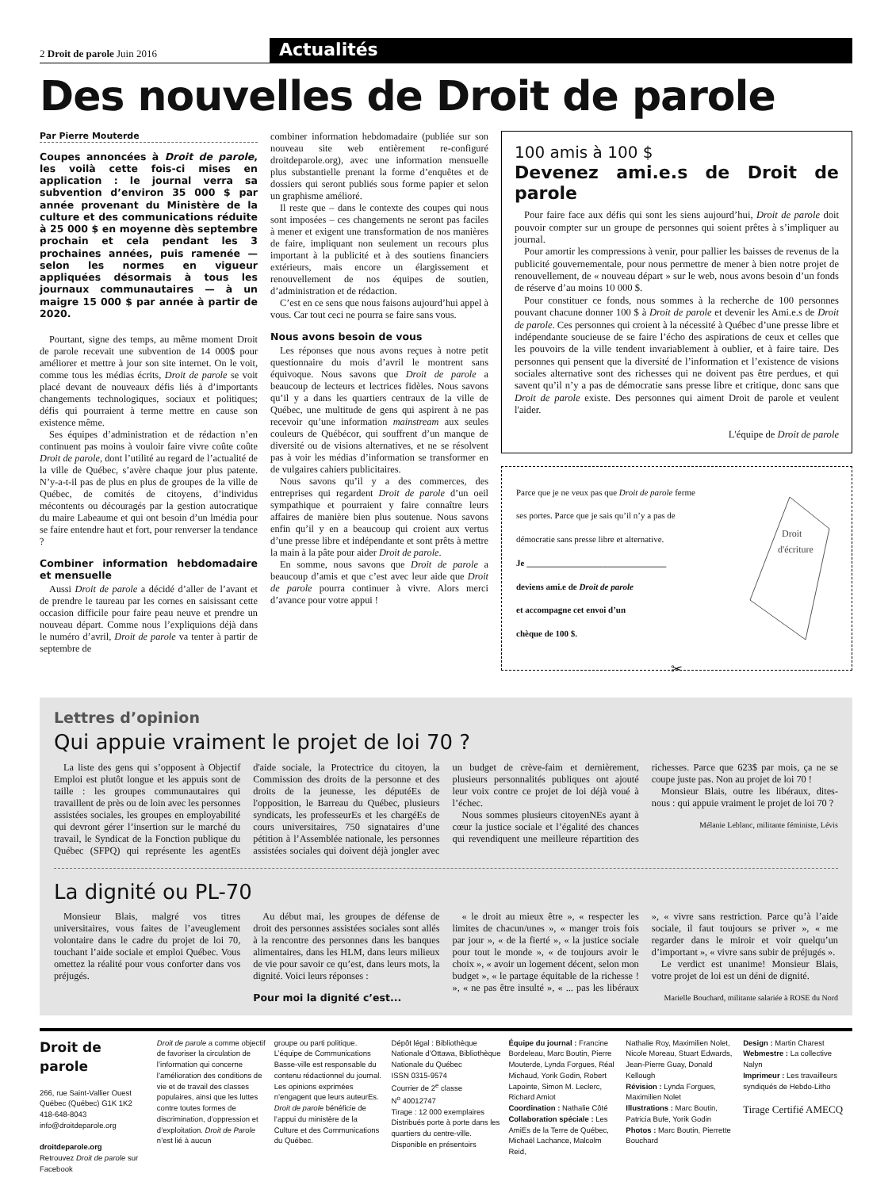2 Droit de parole Juin 2016
Actualités
Des nouvelles de Droit de parole
Par Pierre Mouterde
Coupes annoncées à Droit de parole, les voilà cette fois-ci mises en application : le journal verra sa subvention d’environ 35 000 $ par année provenant du Ministère de la culture et des communications réduite à 25 000 $ en moyenne dès septembre prochain et cela pendant les 3 prochaines années, puis ramenée — selon les normes en vigueur appliquées désormais à tous les journaux communautaires — à un maigre 15 000 $ par année à partir de 2020.
Pourtant, signe des temps, au même moment Droit de parole recevait une subvention de 14 000$ pour améliorer et mettre à jour son site internet. On le voit, comme tous les médias écrits, Droit de parole se voit placé devant de nouveaux défis liés à d’importants changements technologiques, sociaux et politiques; défis qui pourraient à terme mettre en cause son existence même.
Ses équipes d’administration et de rédaction n’en continuent pas moins à vouloir faire vivre coûte coûte Droit de parole, dont l’utilité au regard de l’actualité de la ville de Québec, s’avère chaque jour plus patente. N’y-a-t-il pas de plus en plus de groupes de la ville de Québec, de comités de citoyens, d’individus mécontents ou découragés par la gestion autocratique du maire Labeaume et qui ont besoin d’un lmédia pour se faire entendre haut et fort, pour renverser la tendance ?
Combiner information hebdomadaire et mensuelle
Aussi Droit de parole a décidé d’aller de l’avant et de prendre le taureau par les cornes en saisissant cette occasion difficile pour faire peau neuve et prendre un nouveau départ. Comme nous l’expliquions déjà dans le numéro d’avril, Droit de parole va tenter à partir de septembre de
combiner information hebdomadaire (publiée sur son nouveau site web entièrement re-configuré droitdeparole.org), avec une information mensuelle plus substantielle prenant la forme d’enquêtes et de dossiers qui seront publiés sous forme papier et selon un graphisme amélioré.
Il reste que – dans le contexte des coupes qui nous sont imposées – ces changements ne seront pas faciles à mener et exigent une transformation de nos manières de faire, impliquant non seulement un recours plus important à la publicité et à des soutiens financiers extérieurs, mais encore un élargissement et renouvellement de nos équipes de soutien, d’administration et de rédaction.
C’est en ce sens que nous faisons aujourd’hui appel à vous. Car tout ceci ne pourra se faire sans vous.
Nous avons besoin de vous
Les réponses que nous avons reçues à notre petit questionnaire du mois d’avril le montrent sans équivoque. Nous savons que Droit de parole a beaucoup de lecteurs et lectrices fidèles. Nous savons qu’il y a dans les quartiers centraux de la ville de Québec, une multitude de gens qui aspirent à ne pas recevoir qu’une information mainstream aux seules couleurs de Québécor, qui souffrent d’un manque de diversité ou de visions alternatives, et ne se résolvent pas à voir les médias d’information se transformer en de vulgaires cahiers publicitaires.
Nous savons qu’il y a des commerces, des entreprises qui regardent Droit de parole d’un oeil sympathique et pourraient y faire connaître leurs affaires de manière bien plus soutenue. Nous savons enfin qu’il y en a beaucoup qui croient aux vertus d’une presse libre et indépendante et sont prêts à mettre la main à la pâte pour aider Droit de parole.
En somme, nous savons que Droit de parole a beaucoup d’amis et que c’est avec leur aide que Droit de parole pourra continuer à vivre. Alors merci d’avance pour votre appui !
100 amis à 100 $
Devenez ami.e.s de Droit de parole
Pour faire face aux défis qui sont les siens aujourd’hui, Droit de parole doit pouvoir compter sur un groupe de personnes qui soient prêtes à s’impliquer au journal.
Pour amortir les compressions à venir, pour pallier les baisses de revenus de la publicité gouvernementale, pour nous permettre de mener à bien notre projet de renouvellement, de « nouveau départ » sur le web, nous avons besoin d’un fonds de réserve d’au moins 10 000 $.
Pour constituer ce fonds, nous sommes à la recherche de 100 personnes pouvant chacune donner 100 $ à Droit de parole et devenir les Ami.e.s de Droit de parole. Ces personnes qui croient à la nécessité à Québec d’une presse libre et indépendante soucieuse de se faire l’écho des aspirations de ceux et celles que les pouvoirs de la ville tendent invariablement à oublier, et à faire taire. Des personnes qui pensent que la diversité de l’information et l’existence de visions sociales alternative sont des richesses qui ne doivent pas être perdues, et qui savent qu’il n’y a pas de démocratie sans presse libre et critique, donc sans que Droit de parole existe. Des personnes qui aiment Droit de parole et veulent l'aider.
L'équipe de Droit de parole
Parce que je ne veux pas que Droit de parole ferme
ses portes. Parce que je sais qu’il n’y a pas de
démocratie sans presse libre et alternative.
Je ________________________________
deviens ami.e de Droit de parole
et accompagne cet envoi d’un
chèque de 100 $.
Droit
d'écriture
✂
Lettres d’opinion
Qui appuie vraiment le projet de loi 70 ?
La liste des gens qui s’opposent à Objectif Emploi est plutôt longue et les appuis sont de taille : les groupes communautaires qui travaillent de près ou de loin avec les personnes assistées sociales, les groupes en employabilité qui devront gérer l’insertion sur le marché du travail, le Syndicat de la Fonction publique du Québec (SFPQ) qui représente les agentEs d'aide sociale, la Protectrice du citoyen, la Commission des droits de la personne et des droits de la jeunesse, les députéEs de l'opposition, le Barreau du Québec, plusieurs syndicats, les professeurEs et les chargéEs de cours universitaires, 750 signataires d’une pétition à l’Assemblée nationale, les personnes assistées sociales qui doivent déjà jongler avec un budget de crève-faim et dernièrement, plusieurs personnalités publiques ont ajouté leur voix contre ce projet de loi déjà voué à l’échec.
Nous sommes plusieurs citoyenNEs ayant à cœur la justice sociale et l’égalité des chances qui revendiquent une meilleure répartition des richesses. Parce que 623$ par mois, ça ne se coupe juste pas. Non au projet de loi 70 !
Monsieur Blais, outre les libéraux, dites-nous : qui appuie vraiment le projet de loi 70 ?
Mélanie Leblanc, militante féministe, Lévis
La dignité ou PL-70
Monsieur Blais, malgré vos titres universitaires, vous faites de l’aveuglement volontaire dans le cadre du projet de loi 70, touchant l’aide sociale et emploi Québec. Vous omettez la réalité pour vous conforter dans vos préjugés.
Au début mai, les groupes de défense de droit des personnes assistées sociales sont allés à la rencontre des personnes dans les banques alimentaires, dans les HLM, dans leurs milieux de vie pour savoir ce qu’est, dans leurs mots, la dignité. Voici leurs réponses :
Pour moi la dignité c’est...
« le droit au mieux être », « respecter les limites de chacun/unes », « manger trois fois par jour », « de la fierté », « la justice sociale pour tout le monde », « de toujours avoir le choix », « avoir un logement décent, selon mon budget », « le partage équitable de la richesse ! », « ne pas être insulté », « ... pas les libéraux », « vivre sans restriction. Parce qu’à l’aide sociale, il faut toujours se priver », « me regarder dans le miroir et voir quelqu’un d’important », « vivre sans subir de préjugés ».
Le verdict est unanime! Monsieur Blais, votre projet de loi est un déni de dignité.
Marielle Bouchard, militante salariée à ROSE du Nord
Droit de parole
266, rue Saint-Vallier Ouest
Québec (Québec) G1K 1K2
418-648-8043
info@droitdeparole.org
droitdeparole.org
Retrouvez Droit de parole sur Facebook
Droit de parole a comme objectif de favoriser la circulation de l’information qui concerne l’amélioration des conditions de vie et de travail des classes populaires, ainsi que les luttes contre toutes formes de discrimination, d’oppression et d’exploitation. Droit de Parole n’est lié à aucun
groupe ou parti politique. L’équipe de Communications Basse-ville est responsable du contenu rédactionnel du journal. Les opinions exprimées n’engagent que leurs auteurEs. Droit de parole bénéficie de l’appui du ministère de la Culture et des Communications du Québec.
Dépôt légal : Bibliothèque Nationale d’Ottawa, Bibliothèque Nationale du Québec
ISSN 0315-9574
Courrier de 2<sup>e</sup> classe
N<sup>o</sup> 40012747
Tirage : 12 000 exemplaires
Distribués porte à porte dans les quartiers du centre-ville. Disponible en présentoirs
Équipe du journal : Francine Bordeleau, Marc Boutin, Pierre Mouterde, Lynda Forgues, Réal Michaud, Yorik Godin, Robert Lapointe, Simon M. Leclerc, Richard Amiot
Coordination : Nathalie Côté
Collaboration spéciale : Les AmiEs de la Terre de Québec, Michaël Lachance, Malcolm Reid,
Nathalie Roy, Maximilien Nolet, Nicole Moreau, Stuart Edwards, Jean-Pierre Guay, Donald Kellough
Révision : Lynda Forgues, Maximilien Nolet
Illustrations : Marc Boutin, Patricia Bufe, Yorik Godin
Photos : Marc Boutin, Pierrette Bouchard
Design : Martin Charest
Webmestre : La collective Nalyn
Imprimeur : Les travailleurs syndiqués de Hebdo-Litho
Tirage Certifié AMECQ